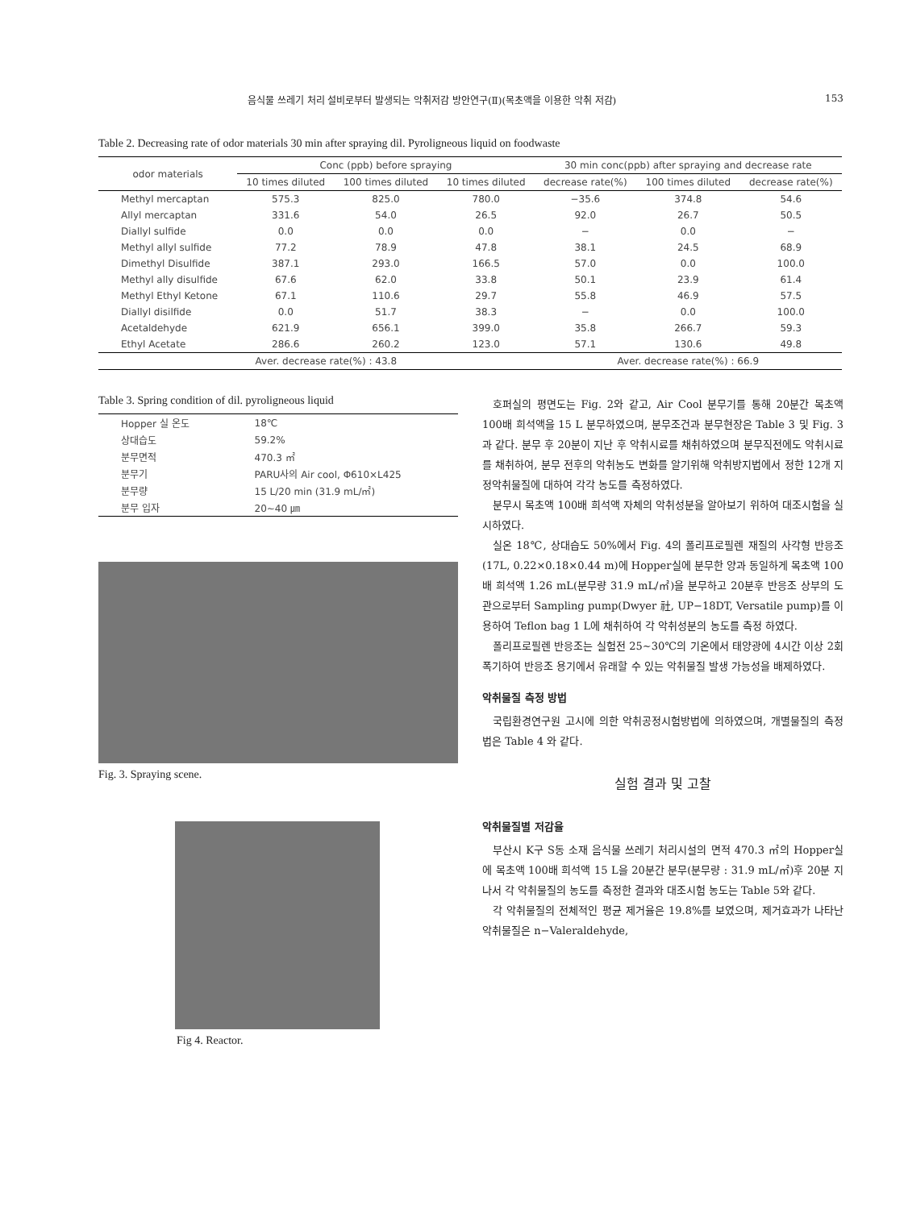음식물 쓰레기 처리 설비로부터 발생되는 악취저감 방안연구(Ⅱ)(목초액을 이용한 악취 저감) 153
Table 2. Decreasing rate of odor materials 30 min after spraying dil. Pyroligneous liquid on foodwaste
| odor materials | Conc (ppb) before spraying | | | 30 min conc(ppb) after spraying and decrease rate | | |
| --- | --- | --- | --- | --- | --- | --- |
| | 10 times diluted | 100 times diluted | 10 times diluted | decrease rate(%) | 100 times diluted | decrease rate(%) |
| Methyl mercaptan | 575.3 | 825.0 | 780.0 | −35.6 | 374.8 | 54.6 |
| Allyl mercaptan | 331.6 | 54.0 | 26.5 | 92.0 | 26.7 | 50.5 |
| Diallyl sulfide | 0.0 | 0.0 | 0.0 | − | 0.0 | − |
| Methyl allyl sulfide | 77.2 | 78.9 | 47.8 | 38.1 | 24.5 | 68.9 |
| Dimethyl Disulfide | 387.1 | 293.0 | 166.5 | 57.0 | 0.0 | 100.0 |
| Methyl ally disulfide | 67.6 | 62.0 | 33.8 | 50.1 | 23.9 | 61.4 |
| Methyl Ethyl Ketone | 67.1 | 110.6 | 29.7 | 55.8 | 46.9 | 57.5 |
| Diallyl disilfide | 0.0 | 51.7 | 38.3 | − | 0.0 | 100.0 |
| Acetaldehyde | 621.9 | 656.1 | 399.0 | 35.8 | 266.7 | 59.3 |
| Ethyl Acetate | 286.6 | 260.2 | 123.0 | 57.1 | 130.6 | 49.8 |
| Aver. decrease rate(%) : 43.8 | | | | Aver. decrease rate(%) : 66.9 | | |
Table 3. Spring condition of dil. pyroligneous liquid
| Hopper 실 온도 | 18℃ |
| 상대습도 | 59.2% |
| 분무면적 | 470.3 ㎡ |
| 분무기 | PARU사의 Air cool, Φ610×L425 |
| 분무량 | 15 L/20 min (31.9 mL/㎡) |
| 분무 입자 | 20∼40 ㎛ |
Fig. 3. Spraying scene.
Fig 4. Reactor.
호퍼실의 평면도는 Fig. 2와 같고, Air Cool 분무기를 통해 20분간 목초액 100배 희석액을 15 L 분무하였으며, 분무조건과 분무현장은 Table 3 및 Fig. 3과 같다. 분무 후 20분이 지난 후 악취시료를 채취하였으며 분무직전에도 악취시료를 채취하여, 분무 전후의 악취농도 변화를 알기위해 악취방지법에서 정한 12개 지정악취물질에 대하여 각각 농도를 측정하였다.
분무시 목초액 100배 희석액 자체의 악취성분을 알아보기 위하여 대조시험을 실시하였다.
실온 18℃, 상대습도 50%에서 Fig. 4의 폴리프로필렌 재질의 사각형 반응조(17L, 0.22×0.18×0.44 m)에 Hopper실에 분무한 양과 동일하게 목초액 100배 희석액 1.26 mL(분무량 31.9 mL/㎡)을 분무하고 20분후 반응조 상부의 도관으로부터 Sampling pump(Dwyer 社, UP−18DT, Versatile pump)를 이용하여 Teflon bag 1 L에 채취하여 각 악취성분의 농도를 측정 하였다.
폴리프로필렌 반응조는 실험전 25∼30℃의 기온에서 태양광에 4시간 이상 2회 폭기하여 반응조 용기에서 유래할 수 있는 악취물질 발생 가능성을 배제하였다.
악취물질 측정 방법
국립환경연구원 고시에 의한 악취공정시험방법에 의하였으며, 개별물질의 측정법은 Table 4 와 같다.
실험 결과 및 고찰
악취물질별 저감율
부산시 K구 S동 소재 음식물 쓰레기 처리시설의 면적 470.3 ㎡의 Hopper실에 목초액 100배 희석액 15 L을 20분간 분무(분무량 : 31.9 mL/㎡)후 20분 지나서 각 악취물질의 농도를 측정한 결과와 대조시험 농도는 Table 5와 같다.
각 악취물질의 전체적인 평균 제거율은 19.8%를 보였으며, 제거효과가 나타난 악취물질은 n−Valeraldehyde,